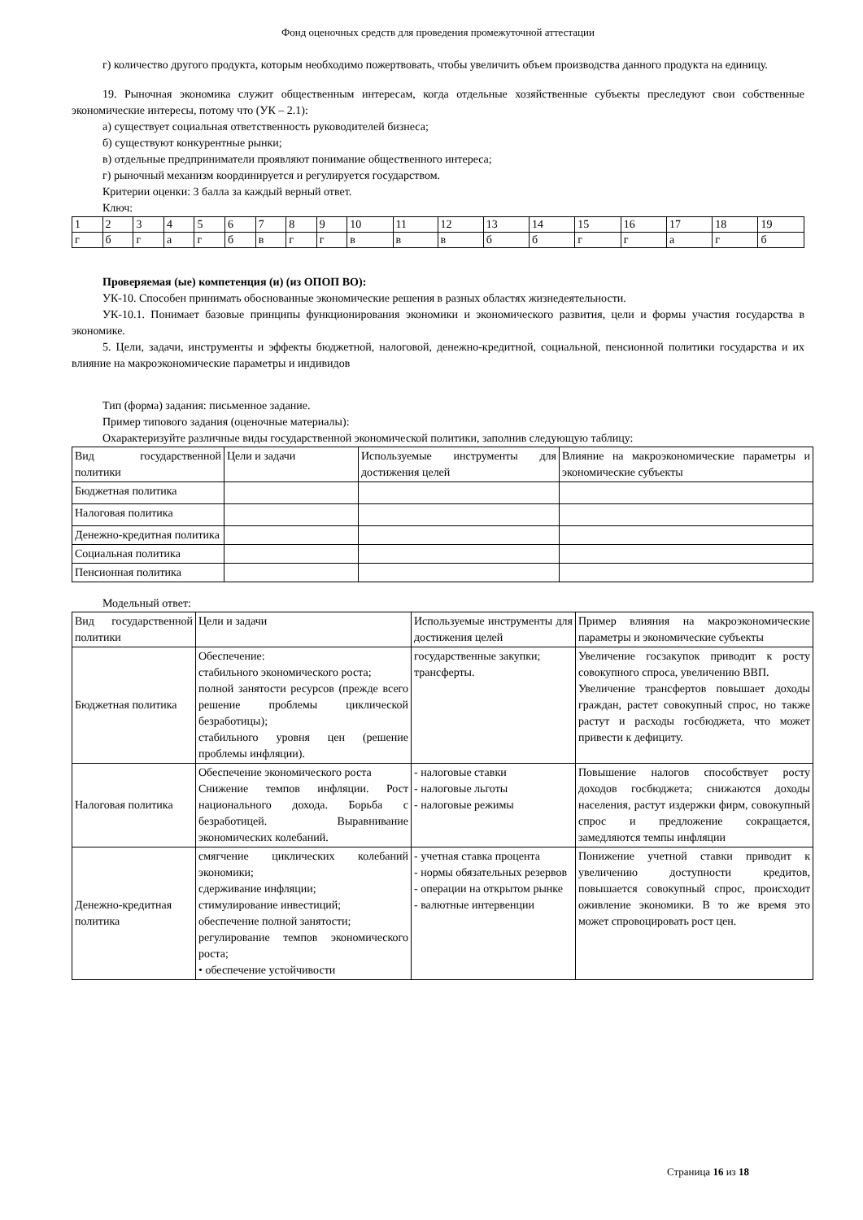Фонд оценочных средств для проведения промежуточной аттестации
г) количество другого продукта, которым необходимо пожертвовать, чтобы увеличить объем производства данного продукта на единицу.
19. Рыночная экономика служит общественным интересам, когда отдельные хозяйственные субъекты преследуют свои собственные экономические интересы, потому что (УК – 2.1):
а) существует социальная ответственность руководителей бизнеса;
б) существуют конкурентные рынки;
в) отдельные предприниматели проявляют понимание общественного интереса;
г) рыночный механизм координируется и регулируется государством.
Критерии оценки: 3 балла за каждый верный ответ.
Ключ:
| 1 | 2 | 3 | 4 | 5 | 6 | 7 | 8 | 9 | 10 | 11 | 12 | 13 | 14 | 15 | 16 | 17 | 18 | 19 |
| г | б | г | а | г | б | в | г | г | в | в | в | б | б | г | г | а | г | б |
Проверяемая (ые) компетенция (и) (из ОПОП ВО):
УК-10. Способен принимать обоснованные экономические решения в разных областях жизнедеятельности.
УК-10.1. Понимает базовые принципы функционирования экономики и экономического развития, цели и формы участия государства в экономике.
5. Цели, задачи, инструменты и эффекты бюджетной, налоговой, денежно-кредитной, социальной, пенсионной политики государства и их влияние на макроэкономические параметры и индивидов
Тип (форма) задания: письменное задание.
Пример типового задания (оценочные материалы):
Охарактеризуйте различные виды государственной экономической политики, заполнив следующую таблицу:
| Вид государственной политики | Цели и задачи | Используемые инструменты для достижения целей | Влияние на макроэкономические параметры и экономические субъекты |
| Бюджетная политика | | | |
| Налоговая политика | | | |
| Денежно-кредитная политика | | | |
| Социальная политика | | | |
| Пенсионная политика | | | |
Модельный ответ:
| Вид государственной политики | Цели и задачи | Используемые инструменты для достижения целей | Пример влияния на макроэкономические параметры и экономические субъекты |
| Бюджетная политика | Обеспечение: стабильного экономического роста; полной занятости ресурсов (прежде всего решение проблемы циклической безработицы); стабильного уровня цен (решение проблемы инфляции). | государственные закупки; трансферты. | Увеличение госзакупок приводит к росту совокупного спроса, увеличению ВВП. Увеличение трансфертов повышает доходы граждан, растет совокупный спрос, но также растут и расходы госбюджета, что может привести к дефициту. |
| Налоговая политика | Обеспечение экономического роста Снижение темпов инфляции. Рост национального дохода. Борьба с безработицей. Выравнивание экономических колебаний. | - налоговые ставки - налоговые льготы - налоговые режимы | Повышение налогов способствует росту доходов госбюджета; снижаются доходы населения, растут издержки фирм, совокупный спрос и предложение сокращается, замедляются темпы инфляции |
| Денежно-кредитная политика | смягчение циклических колебаний экономики; сдерживание инфляции; стимулирование инвестиций; обеспечение полной занятости; регулирование темпов экономического роста; • обеспечение устойчивости | - учетная ставка процента - нормы обязательных резервов - операции на открытом рынке - валютные интервенции | Понижение учетной ставки приводит к увеличению доступности кредитов, повышается совокупный спрос, происходит оживление экономики. В то же время это может спровоцировать рост цен. |
Страница 16 из 18